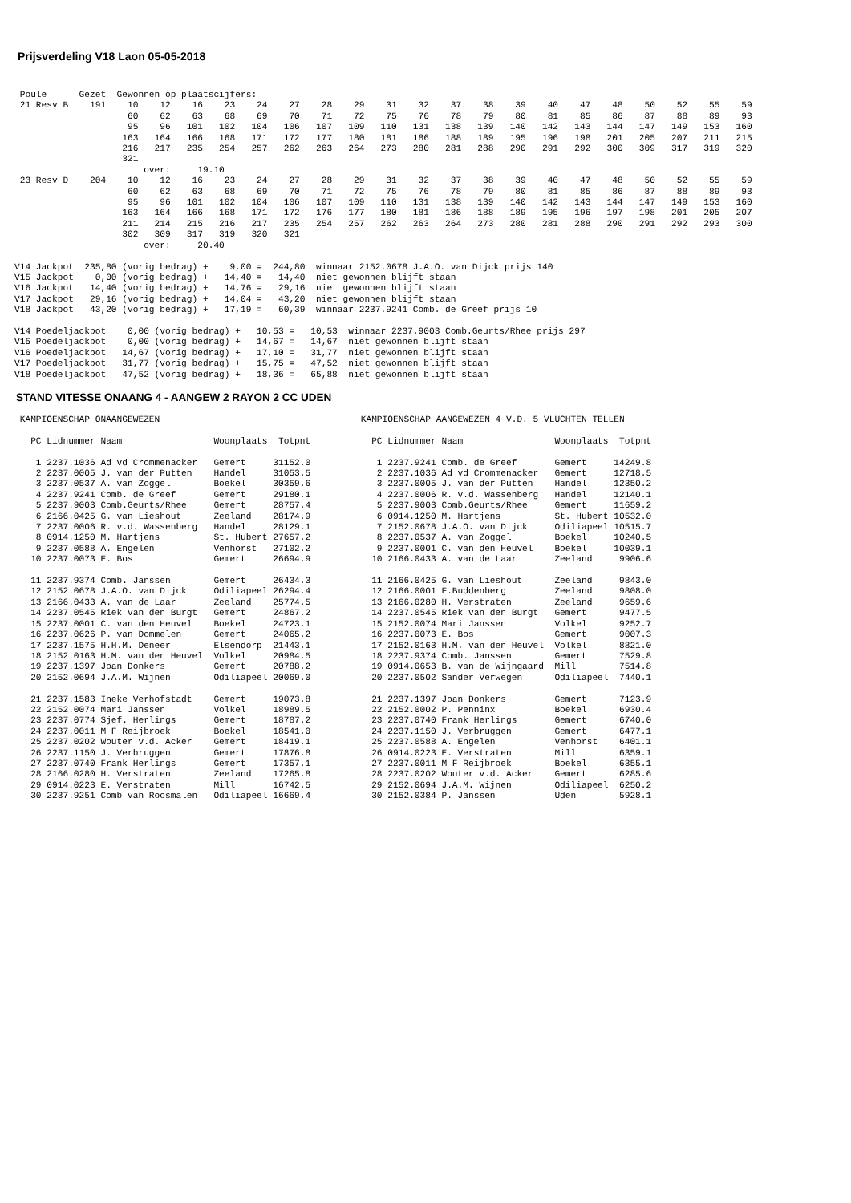Prijsverdeling V18 Laon 05-05-2018
 Poule      Gezet  Gewonnen op plaatscijfers:
 21 Resv B    191    10    12    16    23    24    27    28    29    31    32    37    38    39    40    47    48    50    52    55    59
                     60    62    63    68    69    70    71    72    75    76    78    79    80    81    85    86    87    88    89    93
                     95    96   101   102   104   106   107   109   110   131   138   139   140   142   143   144   147   149   153   160
                    163   164   166   168   171   172   177   180   181   186   188   189   195   196   198   201   205   207   211   215
                    216   217   235   254   257   262   263   264   273   280   281   288   290   291   292   300   309   317   319   320
                    321
                        over:     19.10
 23 Resv D    204    10    12    16    23    24    27    28    29    31    32    37    38    39    40    47    48    50    52    55    59
                     60    62    63    68    69    70    71    72    75    76    78    79    80    81    85    86    87    88    89    93
                     95    96   101   102   104   106   107   109   110   131   138   139   140   142   143   144   147   149   153   160
                    163   164   166   168   171   172   176   177   180   181   186   188   189   195   196   197   198   201   205   207
                    211   214   215   216   217   235   254   257   262   263   264   273   280   281   288   290   291   292   293   300
                    302   309   317   319   320   321
                        over:     20.40

V14 Jackpot  235,80 (vorig bedrag) +    9,00 =  244,80  winnaar 2152.0678 J.A.O. van Dijck prijs 140
V15 Jackpot    0,00 (vorig bedrag) +   14,40 =   14,40  niet gewonnen blijft staan
V16 Jackpot   14,40 (vorig bedrag) +   14,76 =   29,16  niet gewonnen blijft staan
V17 Jackpot   29,16 (vorig bedrag) +   14,04 =   43,20  niet gewonnen blijft staan
V18 Jackpot   43,20 (vorig bedrag) +   17,19 =   60,39  winnaar 2237.9241 Comb. de Greef prijs 10

V14 Poedeljackpot    0,00 (vorig bedrag) +   10,53 =   10,53  winnaar 2237.9003 Comb.Geurts/Rhee prijs 297
V15 Poedeljackpot    0,00 (vorig bedrag) +   14,67 =   14,67  niet gewonnen blijft staan
V16 Poedeljackpot   14,67 (vorig bedrag) +   17,10 =   31,77  niet gewonnen blijft staan
V17 Poedeljackpot   31,77 (vorig bedrag) +   15,75 =   47,52  niet gewonnen blijft staan
V18 Poedeljackpot   47,52 (vorig bedrag) +   18,36 =   65,88  niet gewonnen blijft staan
STAND VITESSE ONAANG 4 - AANGEW 2 RAYON 2 CC UDEN
 KAMPIOENSCHAP ONAANGEWEZEN

   PC Lidnummer Naam                 Woonplaats  Totpnt

    1 2237.1036 Ad vd Crommenacker   Gemert     31152.0
    2 2237.0005 J. van der Putten    Handel     31053.5
    3 2237.0537 A. van Zoggel        Boekel     30359.6
    4 2237.9241 Comb. de Greef       Gemert     29180.1
    5 2237.9003 Comb.Geurts/Rhee     Gemert     28757.4
    6 2166.0425 G. van Lieshout      Zeeland    28174.9
    7 2237.0006 R. v.d. Wassenberg   Handel     28129.1
    8 0914.1250 M. Hartjens          St. Hubert 27657.2
    9 2237.0588 A. Engelen           Venhorst   27102.2
   10 2237.0073 E. Bos               Gemert     26694.9

   11 2237.9374 Comb. Janssen        Gemert     26434.3
   12 2152.0678 J.A.O. van Dijck     Odiliapeel 26294.4
   13 2166.0433 A. van de Laar       Zeeland    25774.5
   14 2237.0545 Riek van den Burgt   Gemert     24867.2
   15 2237.0001 C. van den Heuvel    Boekel     24723.1
   16 2237.0626 P. van Dommelen      Gemert     24065.2
   17 2237.1575 H.H.M. Deneer        Elsendorp  21443.1
   18 2152.0163 H.M. van den Heuvel  Volkel     20984.5
   19 2237.1397 Joan Donkers         Gemert     20788.2
   20 2152.0694 J.A.M. Wijnen        Odiliapeel 20069.0

   21 2237.1583 Ineke Verhofstadt    Gemert     19073.8
   22 2152.0074 Mari Janssen         Volkel     18989.5
   23 2237.0774 Sjef. Herlings       Gemert     18787.2
   24 2237.0011 M F Reijbroek        Boekel     18541.0
   25 2237.0202 Wouter v.d. Acker    Gemert     18419.1
   26 2237.1150 J. Verbruggen        Gemert     17876.8
   27 2237.0740 Frank Herlings       Gemert     17357.1
   28 2166.0280 H. Verstraten        Zeeland    17265.8
   29 0914.0223 E. Verstraten        Mill       16742.5
   30 2237.9251 Comb van Roosmalen   Odiliapeel 16669.4
 KAMPIOENSCHAP AANGEWEZEN 4 V.D. 5 VLUCHTEN TELLEN

   PC Lidnummer Naam                 Woonplaats  Totpnt

    1 2237.9241 Comb. de Greef       Gemert     14249.8
    2 2237.1036 Ad vd Crommenacker   Gemert     12718.5
    3 2237.0005 J. van der Putten    Handel     12350.2
    4 2237.0006 R. v.d. Wassenberg   Handel     12140.1
    5 2237.9003 Comb.Geurts/Rhee     Gemert     11659.2
    6 0914.1250 M. Hartjens          St. Hubert 10532.0
    7 2152.0678 J.A.O. van Dijck     Odiliapeel 10515.7
    8 2237.0537 A. van Zoggel        Boekel     10240.5
    9 2237.0001 C. van den Heuvel    Boekel     10039.1
   10 2166.0433 A. van de Laar       Zeeland     9906.6

   11 2166.0425 G. van Lieshout      Zeeland     9843.0
   12 2166.0001 F.Buddenberg         Zeeland     9808.0
   13 2166.0280 H. Verstraten        Zeeland     9659.6
   14 2237.0545 Riek van den Burgt   Gemert      9477.5
   15 2152.0074 Mari Janssen         Volkel      9252.7
   16 2237.0073 E. Bos               Gemert      9007.3
   17 2152.0163 H.M. van den Heuvel  Volkel      8821.0
   18 2237.9374 Comb. Janssen        Gemert      7529.8
   19 0914.0653 B. van de Wijngaard  Mill        7514.8
   20 2237.0502 Sander Verwegen      Odiliapeel  7440.1

   21 2237.1397 Joan Donkers         Gemert      7123.9
   22 2152.0002 P. Penninx           Boekel      6930.4
   23 2237.0740 Frank Herlings       Gemert      6740.0
   24 2237.1150 J. Verbruggen        Gemert      6477.1
   25 2237.0588 A. Engelen           Venhorst    6401.1
   26 0914.0223 E. Verstraten        Mill        6359.1
   27 2237.0011 M F Reijbroek        Boekel      6355.1
   28 2237.0202 Wouter v.d. Acker    Gemert      6285.6
   29 2152.0694 J.A.M. Wijnen        Odiliapeel  6250.2
   30 2152.0384 P. Janssen           Uden        5928.1